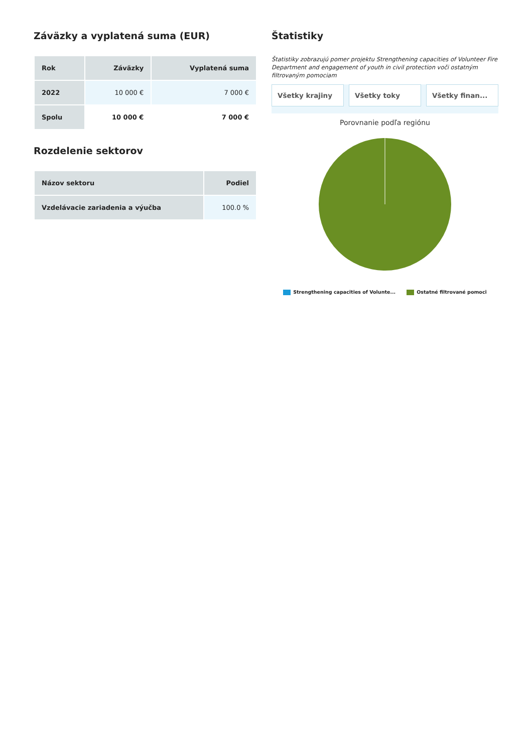Záväzky a vyplatená suma (EUR)
| Rok | Záväzky | Vyplatená suma |
| --- | --- | --- |
| 2022 | 10 000 € | 7 000 € |
| Spolu | 10 000 € | 7 000 € |
Rozdelenie sektorov
| Názov sektoru | Podiel |
| --- | --- |
| Vzdelávacie zariadenia a výučba | 100.0 % |
Štatistiky
Štatistiky zobrazujú pomer projektu Strengthening capacities of Volunteer Fire Department and engagement of youth in civil protection voči ostatným filtrovaným pomociam
Všetky krajiny Všetky toky Všetky finan...
Porovnanie podľa regiónu
Strengthening capacities of Volunte... Ostatné filtrované pomoci